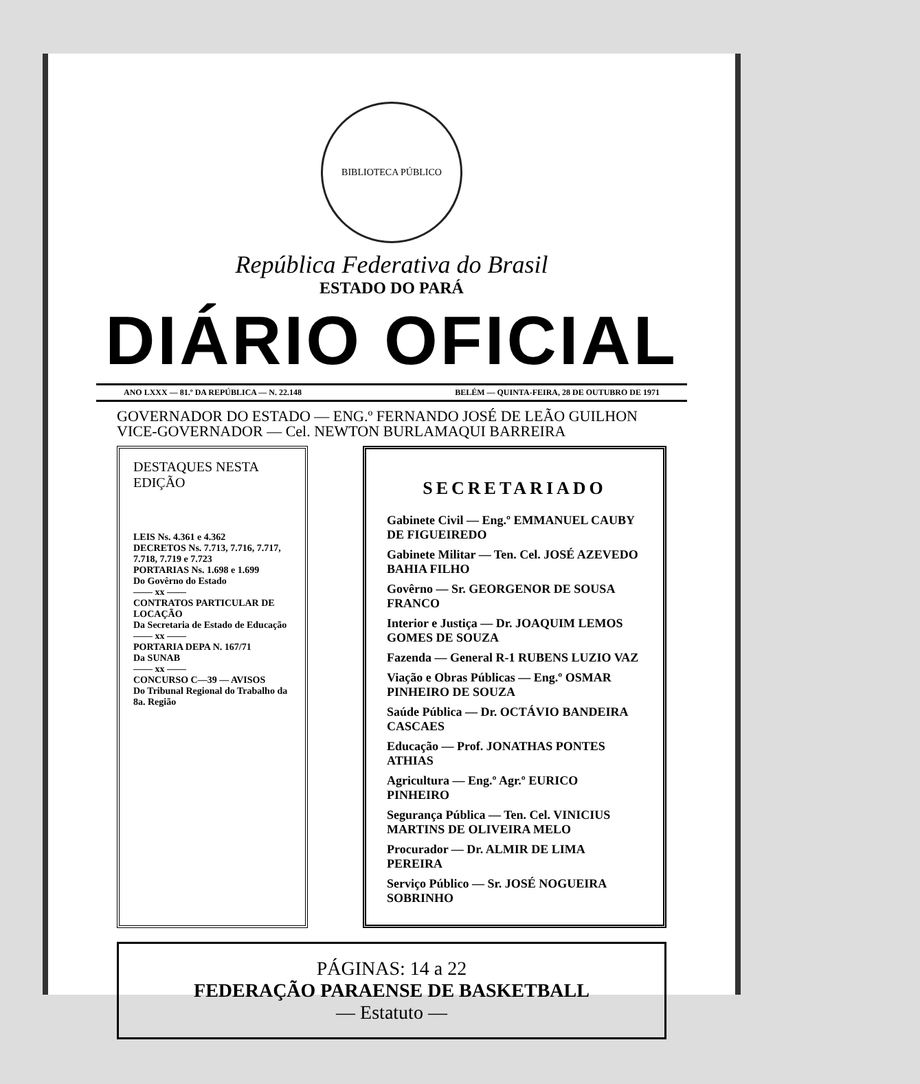BIBLIOTECA PÚBLICO
República Federativa do Brasil
ESTADO DO PARÁ
DIÁRIO OFICIAL
ANO LXXX — 81.º DA REPÚBLICA — N. 22.148 BELÉM — QUINTA-FEIRA, 28 DE OUTUBRO DE 1971
GOVERNADOR DO ESTADO — ENG.º FERNANDO JOSÉ DE LEÃO GUILHON
VICE-GOVERNADOR — Cel. NEWTON BURLAMAQUI BARREIRA
DESTAQUES NESTA EDIÇÃO
LEIS Ns. 4.361 e 4.362
DECRETOS Ns. 7.713, 7.716, 7.717, 7.718, 7.719 e 7.723
PORTARIAS Ns. 1.698 e 1.699
Do Govêrno do Estado
—— xx ——
CONTRATOS PARTICULAR DE LOCAÇÃO
Da Secretaria de Estado de Educação
—— xx ——
PORTARIA DEPA N. 167/71
Da SUNAB
—— xx ——
CONCURSO C—39 — AVISOS
Do Tribunal Regional do Trabalho da 8a. Região
SECRETARIADO
Gabinete Civil — Eng.º EMMANUEL CAUBY DE FIGUEIREDO
Gabinete Militar — Ten. Cel. JOSÉ AZEVEDO BAHIA FILHO
Govêrno — Sr. GEORGENOR DE SOUSA FRANCO
Interior e Justiça — Dr. JOAQUIM LEMOS GOMES DE SOUZA
Fazenda — General R-1 RUBENS LUZIO VAZ
Viação e Obras Públicas — Eng.º OSMAR PINHEIRO DE SOUZA
Saúde Pública — Dr. OCTÁVIO BANDEIRA CASCAES
Educação — Prof. JONATHAS PONTES ATHIAS
Agricultura — Eng.º Agr.º EURICO PINHEIRO
Segurança Pública — Ten. Cel. VINICIUS MARTINS DE OLIVEIRA MELO
Procurador — Dr. ALMIR DE LIMA PEREIRA
Serviço Público — Sr. JOSÉ NOGUEIRA SOBRINHO
PÁGINAS: 14 a 22
FEDERAÇÃO PARAENSE DE BASKETBALL
— Estatuto —